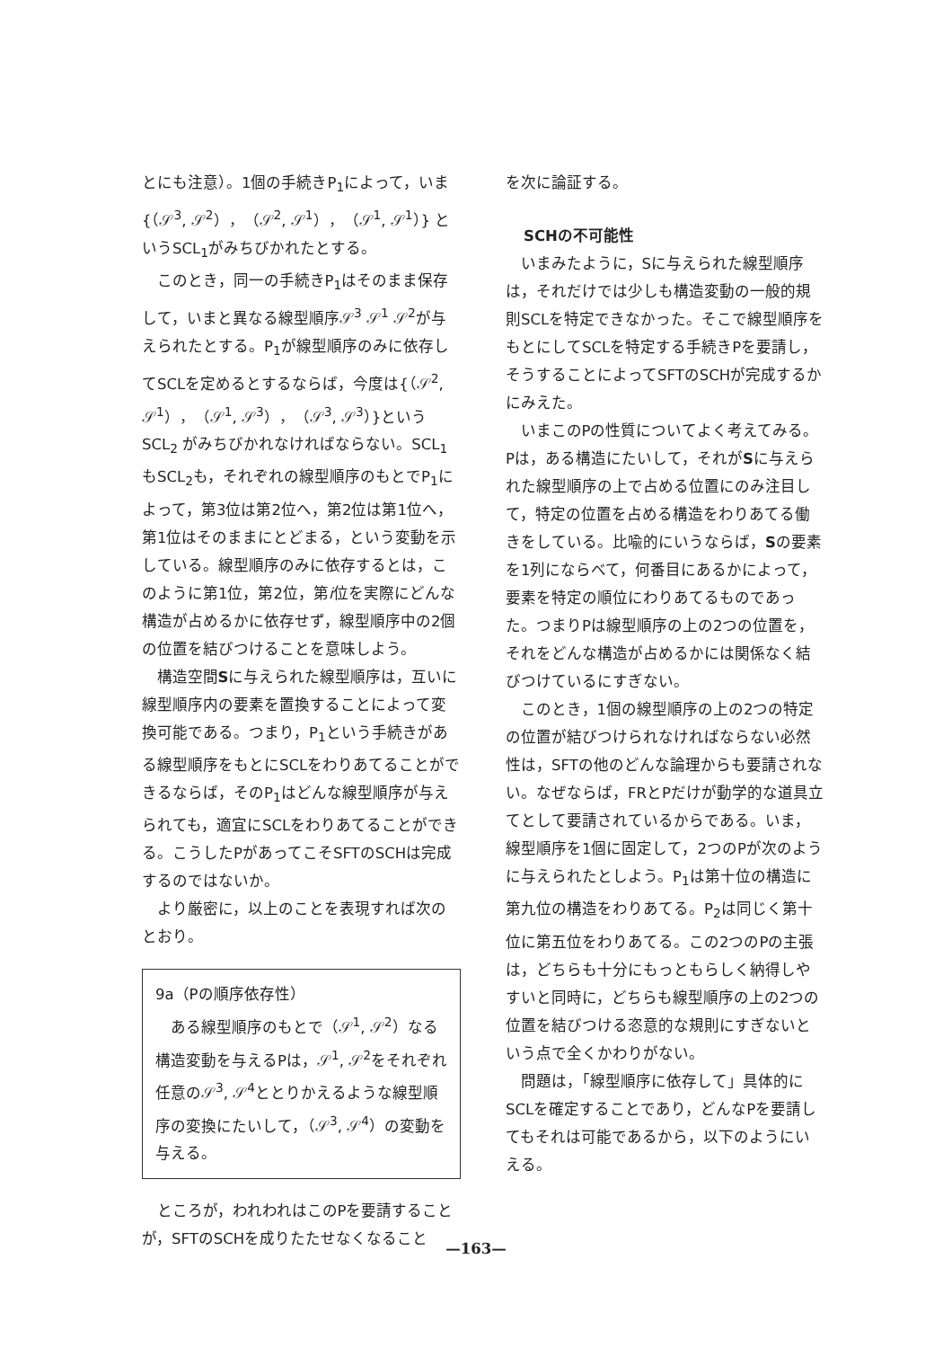とにも注意）。1個の手続きP<sub>1</sub>によって，いま {（𝒮<sup>3</sup>, 𝒮<sup>2</sup>），（𝒮<sup>2</sup>, 𝒮<sup>1</sup>），（𝒮<sup>1</sup>, 𝒮<sup>1</sup>）} というSCL<sub>1</sub>がみちびかれたとする。
このとき，同一の手続きP<sub>1</sub>はそのまま保存して，いまと異なる線型順序𝒮<sup>3</sup> 𝒮<sup>1</sup> 𝒮<sup>2</sup>が与えられたとする。P<sub>1</sub>が線型順序のみに依存してSCLを定めるとするならば，今度は{（𝒮<sup>2</sup>, 𝒮<sup>1</sup>），（𝒮<sup>1</sup>, 𝒮<sup>3</sup>），（𝒮<sup>3</sup>, 𝒮<sup>3</sup>）}というSCL<sub>2</sub> がみちびかれなければならない。SCL<sub>1</sub>もSCL<sub>2</sub>も，それぞれの線型順序のもとでP<sub>1</sub>によって，第3位は第2位へ，第2位は第1位へ，第1位はそのままにとどまる，という変動を示している。線型順序のみに依存するとは，このように第1位，第2位，第i位を実際にどんな構造が占めるかに依存せず，線型順序中の2個の位置を結びつけることを意味しよう。
構造空間Sに与えられた線型順序は，互いに線型順序内の要素を置換することによって変換可能である。つまり，P<sub>1</sub>という手続きがある線型順序をもとにSCLをわりあてることができるならば，そのP<sub>1</sub>はどんな線型順序が与えられても，適宜にSCLをわりあてることができる。こうしたPがあってこそSFTのSCHは完成するのではないか。
より厳密に，以上のことを表現すれば次のとおり。
9a（Pの順序依存性）
ある線型順序のもとで（𝒮<sup>1</sup>, 𝒮<sup>2</sup>）なる構造変動を与えるPは，𝒮<sup>1</sup>, 𝒮<sup>2</sup>をそれぞれ任意の𝒮<sup>3</sup>, 𝒮<sup>4</sup>ととりかえるような線型順序の変換にたいして，（𝒮<sup>3</sup>, 𝒮<sup>4</sup>）の変動を与える。
ところが，われわれはこのPを要請することが，SFTのSCHを成りたたせなくなること
を次に論証する。
SCHの不可能性
いまみたように，Sに与えられた線型順序は，それだけでは少しも構造変動の一般的規則SCLを特定できなかった。そこで線型順序をもとにしてSCLを特定する手続きPを要請し，そうすることによってSFTのSCHが完成するかにみえた。
いまこのPの性質についてよく考えてみる。Pは，ある構造にたいして，それがSに与えられた線型順序の上で占める位置にのみ注目して，特定の位置を占める構造をわりあてる働きをしている。比喩的にいうならば，Sの要素を1列にならべて，何番目にあるかによって，要素を特定の順位にわりあてるものであった。つまりPは線型順序の上の2つの位置を，それをどんな構造が占めるかには関係なく結びつけているにすぎない。
このとき，1個の線型順序の上の2つの特定の位置が結びつけられなければならない必然性は，SFTの他のどんな論理からも要請されない。なぜならば，FRとPだけが動学的な道具立てとして要請されているからである。いま，線型順序を1個に固定して，2つのPが次のように与えられたとしよう。P<sub>1</sub>は第十位の構造に第九位の構造をわりあてる。P<sub>2</sub>は同じく第十位に第五位をわりあてる。この2つのPの主張は，どちらも十分にもっともらしく納得しやすいと同時に，どちらも線型順序の上の2つの位置を結びつける恣意的な規則にすぎないという点で全くかわりがない。
問題は，「線型順序に依存して」具体的にSCLを確定することであり，どんなPを要請してもそれは可能であるから，以下のようにいえる。
—163—